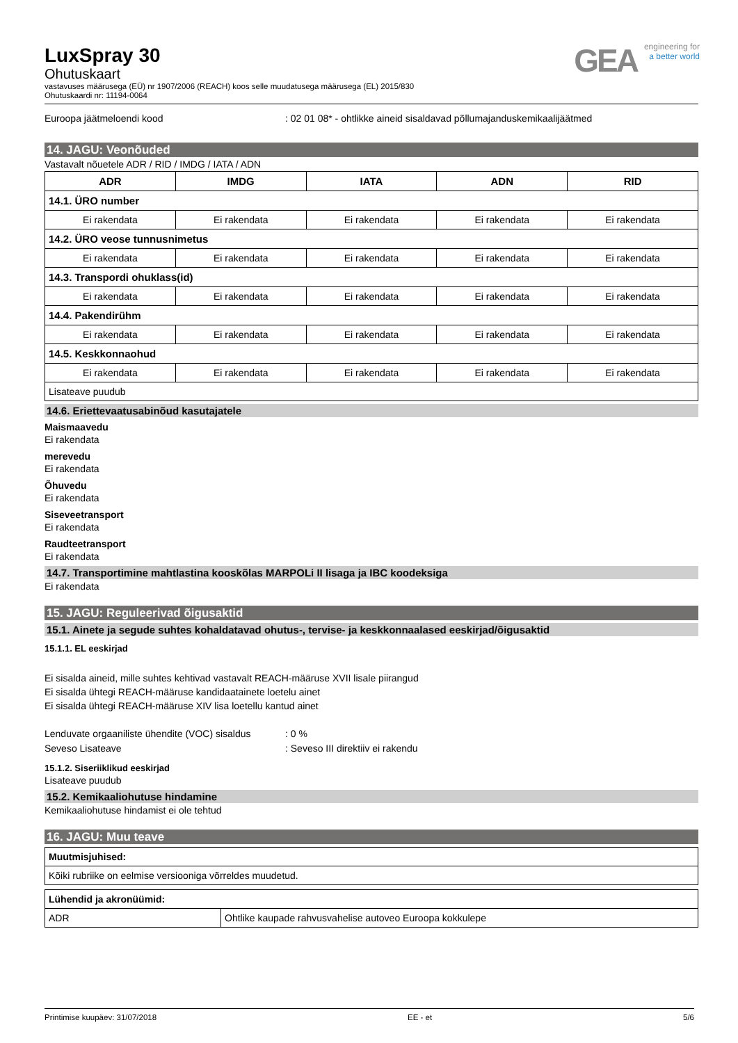GEA engineering for
a better world
LuxSpray 30
Ohutuskaart
vastavuses määrusega (EÜ) nr 1907/2006 (REACH) koos selle muudatusega määrusega (EL) 2015/830
Ohutuskaardi nr: 11194-0064
Euroopa jäätmeloendi kood : 02 01 08* - ohtlikke aineid sisaldavad põllumajanduskemikaalijäätmed
14. JAGU: Veonõuded
Vastavalt nõuetele ADR / RID / IMDG / IATA / ADN
| ADR | IMDG | IATA | ADN | RID |
| --- | --- | --- | --- | --- |
| 14.1. ÜRO number | | | | |
| Ei rakendata | Ei rakendata | Ei rakendata | Ei rakendata | Ei rakendata |
| 14.2. ÜRO veose tunnusnimetus | | | | |
| Ei rakendata | Ei rakendata | Ei rakendata | Ei rakendata | Ei rakendata |
| 14.3. Transpordi ohuklass(id) | | | | |
| Ei rakendata | Ei rakendata | Ei rakendata | Ei rakendata | Ei rakendata |
| 14.4. Pakendirühm | | | | |
| Ei rakendata | Ei rakendata | Ei rakendata | Ei rakendata | Ei rakendata |
| 14.5. Keskkonnaohud | | | | |
| Ei rakendata | Ei rakendata | Ei rakendata | Ei rakendata | Ei rakendata |
| Lisateave puudub | | | | |
14.6. Eriettevaatusabinõud kasutajatele
Maismaavedu
Ei rakendata
merevedu
Ei rakendata
Õhuvedu
Ei rakendata
Siseveetransport
Ei rakendata
Raudteetransport
Ei rakendata
14.7. Transportimine mahtlastina kooskõlas MARPOLi II lisaga ja IBC koodeksiga
Ei rakendata
15. JAGU: Reguleerivad õigusaktid
15.1. Ainete ja segude suhtes kohaldatavad ohutus-, tervise- ja keskkonnaalased eeskirjad/õigusaktid
15.1.1. EL eeskirjad
Ei sisalda aineid, mille suhtes kehtivad vastavalt REACH-määruse XVII lisale piirangud
Ei sisalda ühtegi REACH-määruse kandidaatainete loetelu ainet
Ei sisalda ühtegi REACH-määruse XIV lisa loetellu kantud ainet
Lenduvate orgaaniliste ühendite (VOC) sisaldus
: 0 %
Seveso Lisateave : Seveso III direktiiv ei rakendu
15.1.2. Siseriiklikud eeskirjad
Lisateave puudub
15.2. Kemikaaliohutuse hindamine
Kemikaaliohutuse hindamist ei ole tehtud
16. JAGU: Muu teave
| Muutmisjuhised: |
| Kõiki rubriike on eelmise versiooniga võrreldes muudetud. |
| Lühendid ja akronüümid: | |
| ADR | Ohtlike kaupade rahvusvahelise autoveo Euroopa kokkulepe |
Printimise kuupäev: 31/07/2018 EE - et 5/6